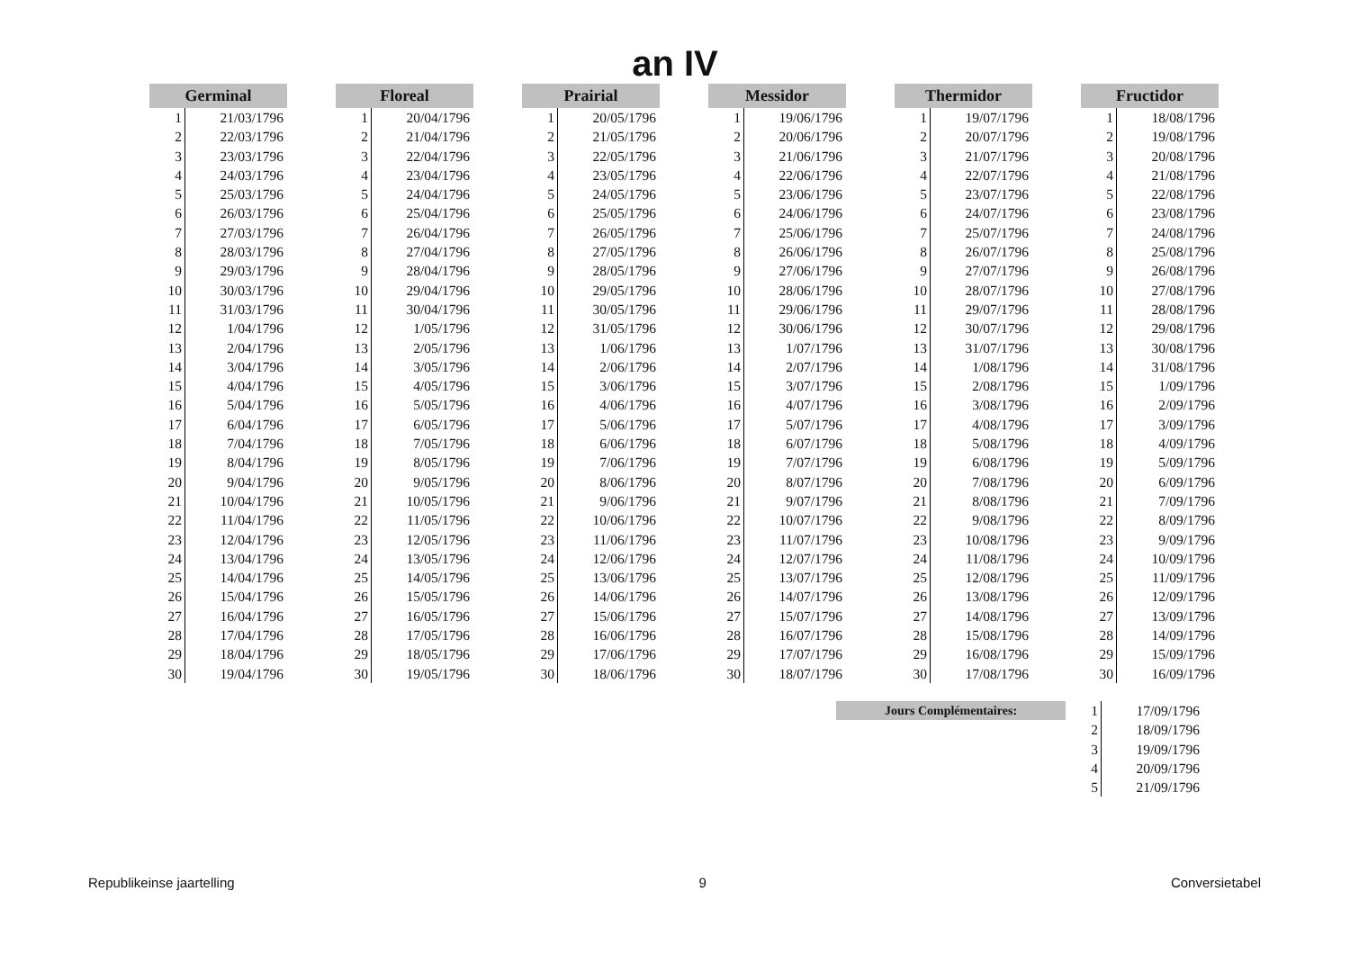an IV
| Germinal | | | Floreal | | | Prairial | | | Messidor | | | Thermidor | | | Fructidor | |
| --- | --- | --- | --- | --- | --- | --- | --- | --- | --- | --- | --- | --- | --- | --- | --- | --- |
| 1 | 21/03/1796 | | 1 | 20/04/1796 | | 1 | 20/05/1796 | | 1 | 19/06/1796 | | 1 | 19/07/1796 | | 1 | 18/08/1796 |
| 2 | 22/03/1796 | | 2 | 21/04/1796 | | 2 | 21/05/1796 | | 2 | 20/06/1796 | | 2 | 20/07/1796 | | 2 | 19/08/1796 |
| 3 | 23/03/1796 | | 3 | 22/04/1796 | | 3 | 22/05/1796 | | 3 | 21/06/1796 | | 3 | 21/07/1796 | | 3 | 20/08/1796 |
| 4 | 24/03/1796 | | 4 | 23/04/1796 | | 4 | 23/05/1796 | | 4 | 22/06/1796 | | 4 | 22/07/1796 | | 4 | 21/08/1796 |
| 5 | 25/03/1796 | | 5 | 24/04/1796 | | 5 | 24/05/1796 | | 5 | 23/06/1796 | | 5 | 23/07/1796 | | 5 | 22/08/1796 |
| 6 | 26/03/1796 | | 6 | 25/04/1796 | | 6 | 25/05/1796 | | 6 | 24/06/1796 | | 6 | 24/07/1796 | | 6 | 23/08/1796 |
| 7 | 27/03/1796 | | 7 | 26/04/1796 | | 7 | 26/05/1796 | | 7 | 25/06/1796 | | 7 | 25/07/1796 | | 7 | 24/08/1796 |
| 8 | 28/03/1796 | | 8 | 27/04/1796 | | 8 | 27/05/1796 | | 8 | 26/06/1796 | | 8 | 26/07/1796 | | 8 | 25/08/1796 |
| 9 | 29/03/1796 | | 9 | 28/04/1796 | | 9 | 28/05/1796 | | 9 | 27/06/1796 | | 9 | 27/07/1796 | | 9 | 26/08/1796 |
| 10 | 30/03/1796 | | 10 | 29/04/1796 | | 10 | 29/05/1796 | | 10 | 28/06/1796 | | 10 | 28/07/1796 | | 10 | 27/08/1796 |
| 11 | 31/03/1796 | | 11 | 30/04/1796 | | 11 | 30/05/1796 | | 11 | 29/06/1796 | | 11 | 29/07/1796 | | 11 | 28/08/1796 |
| 12 | 1/04/1796 | | 12 | 1/05/1796 | | 12 | 31/05/1796 | | 12 | 30/06/1796 | | 12 | 30/07/1796 | | 12 | 29/08/1796 |
| 13 | 2/04/1796 | | 13 | 2/05/1796 | | 13 | 1/06/1796 | | 13 | 1/07/1796 | | 13 | 31/07/1796 | | 13 | 30/08/1796 |
| 14 | 3/04/1796 | | 14 | 3/05/1796 | | 14 | 2/06/1796 | | 14 | 2/07/1796 | | 14 | 1/08/1796 | | 14 | 31/08/1796 |
| 15 | 4/04/1796 | | 15 | 4/05/1796 | | 15 | 3/06/1796 | | 15 | 3/07/1796 | | 15 | 2/08/1796 | | 15 | 1/09/1796 |
| 16 | 5/04/1796 | | 16 | 5/05/1796 | | 16 | 4/06/1796 | | 16 | 4/07/1796 | | 16 | 3/08/1796 | | 16 | 2/09/1796 |
| 17 | 6/04/1796 | | 17 | 6/05/1796 | | 17 | 5/06/1796 | | 17 | 5/07/1796 | | 17 | 4/08/1796 | | 17 | 3/09/1796 |
| 18 | 7/04/1796 | | 18 | 7/05/1796 | | 18 | 6/06/1796 | | 18 | 6/07/1796 | | 18 | 5/08/1796 | | 18 | 4/09/1796 |
| 19 | 8/04/1796 | | 19 | 8/05/1796 | | 19 | 7/06/1796 | | 19 | 7/07/1796 | | 19 | 6/08/1796 | | 19 | 5/09/1796 |
| 20 | 9/04/1796 | | 20 | 9/05/1796 | | 20 | 8/06/1796 | | 20 | 8/07/1796 | | 20 | 7/08/1796 | | 20 | 6/09/1796 |
| 21 | 10/04/1796 | | 21 | 10/05/1796 | | 21 | 9/06/1796 | | 21 | 9/07/1796 | | 21 | 8/08/1796 | | 21 | 7/09/1796 |
| 22 | 11/04/1796 | | 22 | 11/05/1796 | | 22 | 10/06/1796 | | 22 | 10/07/1796 | | 22 | 9/08/1796 | | 22 | 8/09/1796 |
| 23 | 12/04/1796 | | 23 | 12/05/1796 | | 23 | 11/06/1796 | | 23 | 11/07/1796 | | 23 | 10/08/1796 | | 23 | 9/09/1796 |
| 24 | 13/04/1796 | | 24 | 13/05/1796 | | 24 | 12/06/1796 | | 24 | 12/07/1796 | | 24 | 11/08/1796 | | 24 | 10/09/1796 |
| 25 | 14/04/1796 | | 25 | 14/05/1796 | | 25 | 13/06/1796 | | 25 | 13/07/1796 | | 25 | 12/08/1796 | | 25 | 11/09/1796 |
| 26 | 15/04/1796 | | 26 | 15/05/1796 | | 26 | 14/06/1796 | | 26 | 14/07/1796 | | 26 | 13/08/1796 | | 26 | 12/09/1796 |
| 27 | 16/04/1796 | | 27 | 16/05/1796 | | 27 | 15/06/1796 | | 27 | 15/07/1796 | | 27 | 14/08/1796 | | 27 | 13/09/1796 |
| 28 | 17/04/1796 | | 28 | 17/05/1796 | | 28 | 16/06/1796 | | 28 | 16/07/1796 | | 28 | 15/08/1796 | | 28 | 14/09/1796 |
| 29 | 18/04/1796 | | 29 | 18/05/1796 | | 29 | 17/06/1796 | | 29 | 17/07/1796 | | 29 | 16/08/1796 | | 29 | 15/09/1796 |
| 30 | 19/04/1796 | | 30 | 19/05/1796 | | 30 | 18/06/1796 | | 30 | 18/07/1796 | | 30 | 17/08/1796 | | 30 | 16/09/1796 |
| Jours Complémentaires: | 1 | 17/09/1796 |
| | 2 | 18/09/1796 |
| | 3 | 19/09/1796 |
| | 4 | 20/09/1796 |
| | 5 | 21/09/1796 |
Republikeinse jaartelling 9 Conversietabel